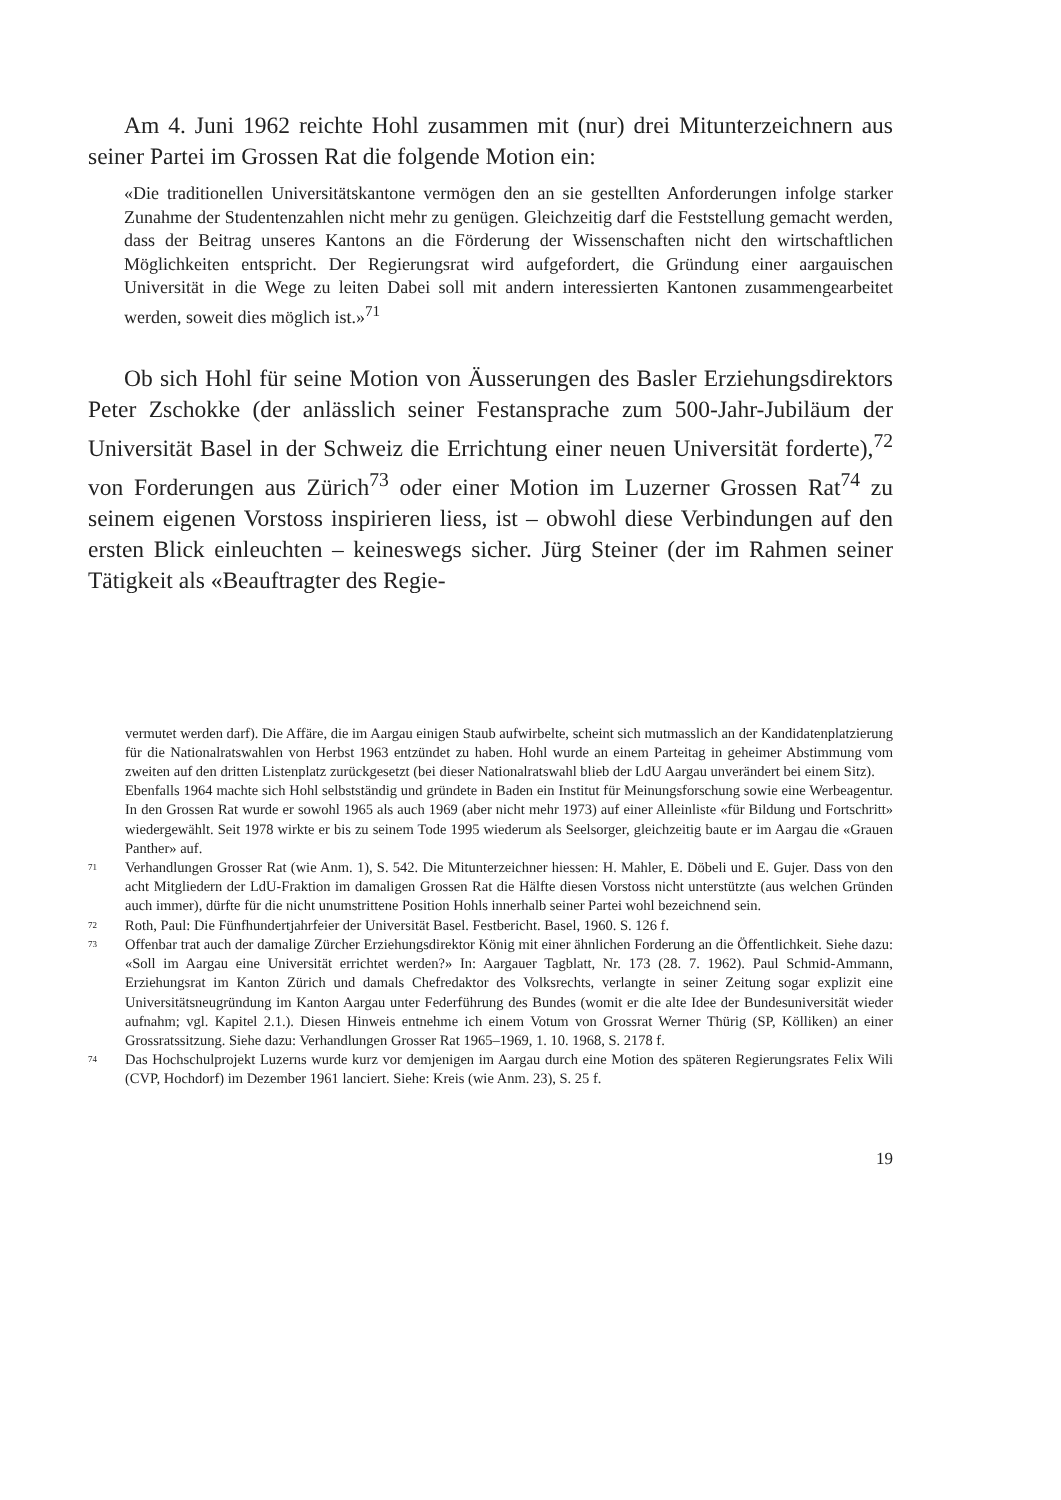Am 4. Juni 1962 reichte Hohl zusammen mit (nur) drei Mitunterzeichnern aus seiner Partei im Grossen Rat die folgende Motion ein:
«Die traditionellen Universitätskantone vermögen den an sie gestellten Anforderungen infolge starker Zunahme der Studentenzahlen nicht mehr zu genügen. Gleichzeitig darf die Feststellung gemacht werden, dass der Beitrag unseres Kantons an die Förderung der Wissenschaften nicht den wirtschaftlichen Möglichkeiten entspricht. Der Regierungsrat wird aufgefordert, die Gründung einer aargauischen Universität in die Wege zu leiten Dabei soll mit andern interessierten Kantonen zusammengearbeitet werden, soweit dies möglich ist.»<sup>71</sup>
Ob sich Hohl für seine Motion von Äusserungen des Basler Erziehungsdirektors Peter Zschokke (der anlässlich seiner Festansprache zum 500-Jahr-Jubiläum der Universität Basel in der Schweiz die Errichtung einer neuen Universität forderte),<sup>72</sup> von Forderungen aus Zürich<sup>73</sup> oder einer Motion im Luzerner Grossen Rat<sup>74</sup> zu seinem eigenen Vorstoss inspirieren liess, ist – obwohl diese Verbindungen auf den ersten Blick einleuchten – keineswegs sicher. Jürg Steiner (der im Rahmen seiner Tätigkeit als «Beauftragter des Regie-
vermutet werden darf). Die Affäre, die im Aargau einigen Staub aufwirbelte, scheint sich mutmasslich an der Kandidatenplatzierung für die Nationalratswahlen von Herbst 1963 entzündet zu haben. Hohl wurde an einem Parteitag in geheimer Abstimmung vom zweiten auf den dritten Listenplatz zurückgesetzt (bei dieser Nationalratswahl blieb der LdU Aargau unverändert bei einem Sitz).
Ebenfalls 1964 machte sich Hohl selbstständig und gründete in Baden ein Institut für Meinungsforschung sowie eine Werbeagentur. In den Grossen Rat wurde er sowohl 1965 als auch 1969 (aber nicht mehr 1973) auf einer Alleinliste «für Bildung und Fortschritt» wiedergewählt. Seit 1978 wirkte er bis zu seinem Tode 1995 wiederum als Seelsorger, gleichzeitig baute er im Aargau die «Grauen Panther» auf.
71
Verhandlungen Grosser Rat (wie Anm. 1), S. 542. Die Mitunterzeichner hiessen: H. Mahler, E. Döbeli und E. Gujer. Dass von den acht Mitgliedern der LdU-Fraktion im damaligen Grossen Rat die Hälfte diesen Vorstoss nicht unterstützte (aus welchen Gründen auch immer), dürfte für die nicht unumstrittene Position Hohls innerhalb seiner Partei wohl bezeichnend sein.
72
Roth, Paul: Die Fünfhundertjahrfeier der Universität Basel. Festbericht. Basel, 1960. S. 126 f.
73
Offenbar trat auch der damalige Zürcher Erziehungsdirektor König mit einer ähnlichen Forderung an die Öffentlichkeit. Siehe dazu: «Soll im Aargau eine Universität errichtet werden?» In: Aargauer Tagblatt, Nr. 173 (28. 7. 1962). Paul Schmid-Ammann, Erziehungsrat im Kanton Zürich und damals Chefredaktor des Volksrechts, verlangte in seiner Zeitung sogar explizit eine Universitätsneugründung im Kanton Aargau unter Federführung des Bundes (womit er die alte Idee der Bundesuniversität wieder aufnahm; vgl. Kapitel 2.1.). Diesen Hinweis entnehme ich einem Votum von Grossrat Werner Thürig (SP, Kölliken) an einer Grossratssitzung. Siehe dazu: Verhandlungen Grosser Rat 1965–1969, 1. 10. 1968, S. 2178 f.
74
Das Hochschulprojekt Luzerns wurde kurz vor demjenigen im Aargau durch eine Motion des späteren Regierungsrates Felix Wili (CVP, Hochdorf) im Dezember 1961 lanciert. Siehe: Kreis (wie Anm. 23), S. 25 f.
19